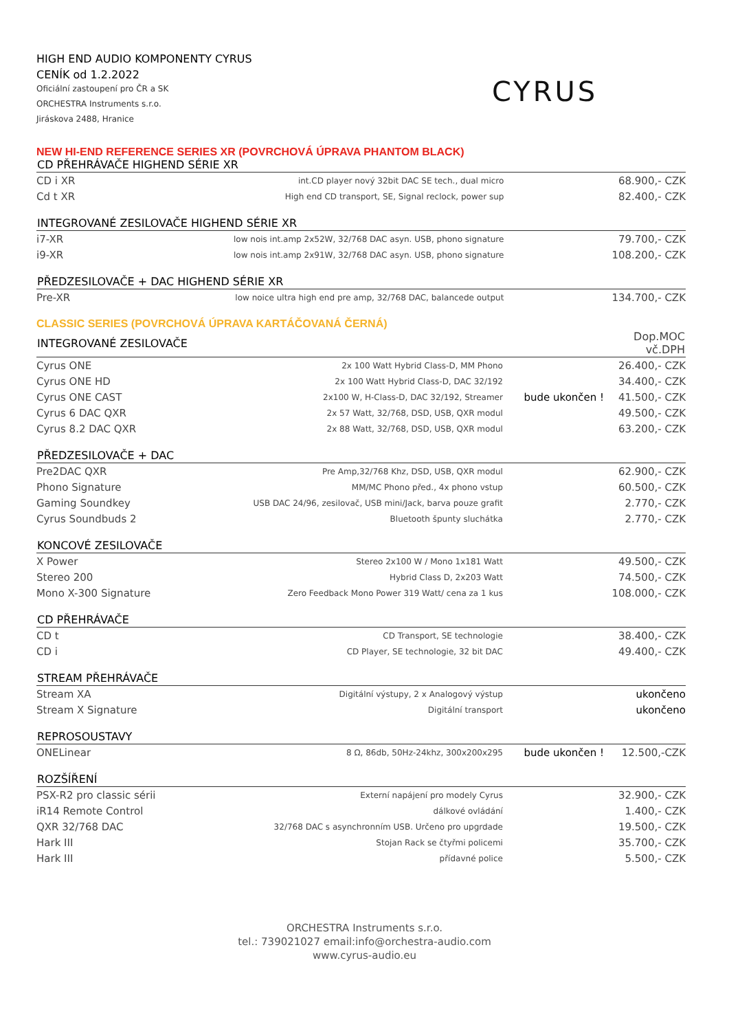HIGH END AUDIO KOMPONENTY CYRUS
CENÍK od 1.2.2022
Oficiální zastoupení pro ČR a SK
ORCHESTRA Instruments s.r.o.
Jiráskova 2488, Hranice
CYRUS
NEW HI-END REFERENCE SERIES XR (POVRCHOVÁ ÚPRAVA PHANTOM BLACK)
| CD PŘEHRÁVAČE HIGHEND SÉRIE XR | | | |
| --- | --- | --- | --- |
| CD i XR | int.CD player nový 32bit DAC SE tech., dual micro | | 68.900,- CZK |
| Cd t XR | High end CD transport, SE, Signal reclock, power sup | | 82.400,- CZK |
| INTEGROVANÉ ZESILOVAČE HIGHEND SÉRIE XR | | | |
| i7-XR | low nois int.amp 2x52W, 32/768 DAC asyn. USB, phono signature | | 79.700,- CZK |
| i9-XR | low nois int.amp 2x91W, 32/768 DAC asyn. USB, phono signature | | 108.200,- CZK |
| PŘEDZESILOVAČE + DAC HIGHEND SÉRIE XR | | | |
| Pre-XR | low noice ultra high end pre amp, 32/768 DAC, balancede output | | 134.700,- CZK |
CLASSIC SERIES (POVRCHOVÁ ÚPRAVA KARTÁČOVANÁ ČERNÁ)
| INTEGROVANÉ ZESILOVAČE | | | Dop.MOC vč.DPH |
| --- | --- | --- | --- |
| Cyrus ONE | 2x 100 Watt Hybrid Class-D, MM Phono | | 26.400,- CZK |
| Cyrus ONE HD | 2x 100 Watt Hybrid Class-D, DAC 32/192 | | 34.400,- CZK |
| Cyrus ONE CAST | 2x100 W, H-Class-D, DAC 32/192, Streamer | bude ukončen ! | 41.500,- CZK |
| Cyrus 6 DAC QXR | 2x 57 Watt, 32/768, DSD, USB, QXR modul | | 49.500,- CZK |
| Cyrus 8.2 DAC QXR | 2x 88 Watt, 32/768, DSD, USB, QXR modul | | 63.200,- CZK |
| PŘEDZESILOVAČE + DAC | | | |
| Pre2DAC QXR | Pre Amp,32/768 Khz, DSD, USB, QXR modul | | 62.900,- CZK |
| Phono Signature | MM/MC Phono před., 4x phono vstup | | 60.500,- CZK |
| Gaming Soundkey | USB DAC 24/96, zesilovač, USB mini/Jack, barva pouze grafit | | 2.770,- CZK |
| Cyrus Soundbuds 2 | Bluetooth špunty sluchátka | | 2.770,- CZK |
| KONCOVÉ ZESILOVAČE | | | |
| X Power | Stereo 2x100 W / Mono 1x181 Watt | | 49.500,- CZK |
| Stereo 200 | Hybrid Class D, 2x203 Watt | | 74.500,- CZK |
| Mono X-300 Signature | Zero Feedback Mono Power 319 Watt/ cena za 1 kus | | 108.000,- CZK |
| CD PŘEHRÁVAČE | | | |
| CD t | CD Transport, SE technologie | | 38.400,- CZK |
| CD i | CD Player, SE technologie, 32 bit DAC | | 49.400,- CZK |
| STREAM PŘEHRÁVAČE | | | |
| Stream XA | Digitální výstupy, 2 x Analogový výstup | | ukončeno |
| Stream X Signature | Digitální transport | | ukončeno |
| REPROSOUSTAVY | | | |
| ONELinear | 8 Ω, 86db, 50Hz-24khz, 300x200x295 | bude ukončen ! | 12.500,-CZK |
| ROZŠÍŘENÍ | | | |
| PSX-R2 pro classic sérii | Externí napájení pro modely Cyrus | | 32.900,- CZK |
| iR14 Remote Control | dálkové ovládání | | 1.400,- CZK |
| QXR 32/768 DAC | 32/768 DAC s asynchronním USB. Určeno pro upgrdade | | 19.500,- CZK |
| Hark III | Stojan Rack se čtyřmi policemi | | 35.700,- CZK |
| Hark III | přídavné police | | 5.500,- CZK |
ORCHESTRA Instruments s.r.o.
tel.: 739021027 email:info@orchestra-audio.com
www.cyrus-audio.eu